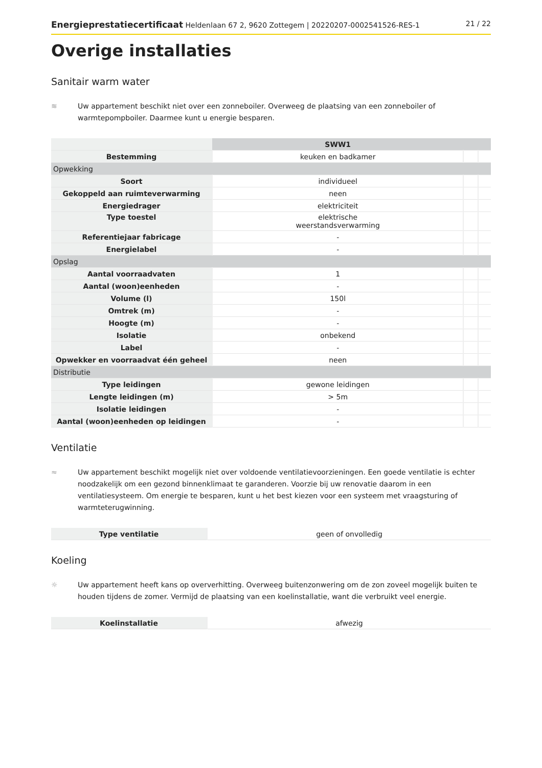Energieprestatiecertificaat Heldenlaan 67 2, 9620 Zottegem | 20220207-0002541526-RES-1 21 / 22
Overige installaties
Sanitair warm water
≋ Uw appartement beschikt niet over een zonneboiler. Overweeg de plaatsing van een zonneboiler of warmtepompboiler. Daarmee kunt u energie besparen.
| | SWW1 | | |
| Bestemming | keuken en badkamer | | |
| Opwekking | | | |
| Soort | individueel | | |
| Gekoppeld aan ruimteverwarming | neen | | |
| Energiedrager | elektriciteit | | |
| Type toestel | elektrische weerstandsverwarming | | |
| Referentiejaar fabricage | - | | |
| Energielabel | - | | |
| Opslag | | | |
| Aantal voorraadvaten | 1 | | |
| Aantal (woon)eenheden | - | | |
| Volume (l) | 150l | | |
| Omtrek (m) | - | | |
| Hoogte (m) | - | | |
| Isolatie | onbekend | | |
| Label | - | | |
| Opwekker en voorraadvat één geheel | neen | | |
| Distributie | | | |
| Type leidingen | gewone leidingen | | |
| Lengte leidingen (m) | > 5m | | |
| Isolatie leidingen | - | | |
| Aantal (woon)eenheden op leidingen | - | | |
Ventilatie
≈ Uw appartement beschikt mogelijk niet over voldoende ventilatievoorzieningen. Een goede ventilatie is echter noodzakelijk om een gezond binnenklimaat te garanderen. Voorzie bij uw renovatie daarom in een ventilatiesysteem. Om energie te besparen, kunt u het best kiezen voor een systeem met vraagsturing of warmteterugwinning.
| Type ventilatie | geen of onvolledig |
Koeling
☼ Uw appartement heeft kans op oververhitting. Overweeg buitenzonwering om de zon zoveel mogelijk buiten te houden tijdens de zomer. Vermijd de plaatsing van een koelinstallatie, want die verbruikt veel energie.
| Koelinstallatie | afwezig |